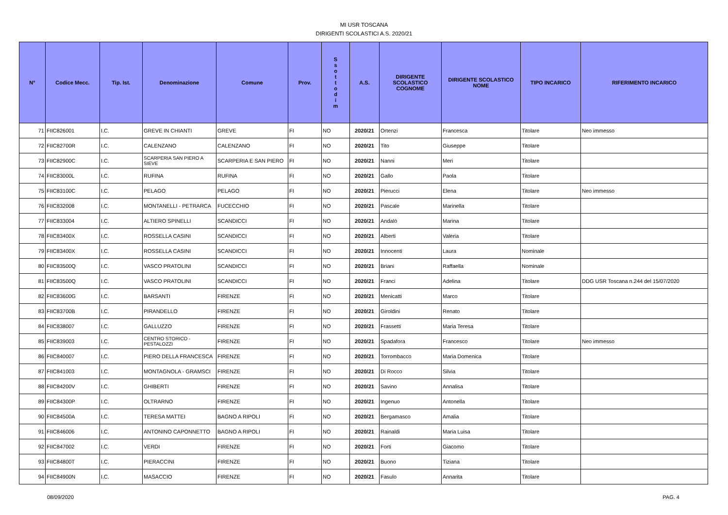MI USR TOSCANA
DIRIGENTI SCOLASTICI A.S. 2020/21
| N° | Codice Mecc. | Tip. Ist. | Denominazione | Comune | Prov. | S s o t t o d i m | A.S. | DIRIGENTE SCOLASTICO COGNOME | DIRIGENTE SCOLASTICO NOME | TIPO INCARICO | RIFERIMENTO INCARICO |
| --- | --- | --- | --- | --- | --- | --- | --- | --- | --- | --- | --- |
| 71 | FIIC826001 | I.C. | GREVE IN CHIANTI | GREVE | FI | NO | 2020/21 | Ortenzi | Francesca | Titolare | Neo immesso |
| 72 | FIIC82700R | I.C. | CALENZANO | CALENZANO | FI | NO | 2020/21 | Tito | Giuseppe | Titolare | |
| 73 | FIIC82900C | I.C. | SCARPERIA SAN PIERO A SIEVE | SCARPERIA E SAN PIERO | FI | NO | 2020/21 | Nanni | Meri | Titolare | |
| 74 | FIIC83000L | I.C. | RUFINA | RUFINA | FI | NO | 2020/21 | Gallo | Paola | Titolare | |
| 75 | FIIC83100C | I.C. | PELAGO | PELAGO | FI | NO | 2020/21 | Pierucci | Elena | Titolare | Neo immesso |
| 76 | FIIC832008 | I.C. | MONTANELLI - PETRARCA | FUCECCHIO | FI | NO | 2020/21 | Pascale | Marinella | Titolare | |
| 77 | FIIC833004 | I.C. | ALTIERO SPINELLI | SCANDICCI | FI | NO | 2020/21 | Andalò | Marina | Titolare | |
| 78 | FIIC83400X | I.C. | ROSSELLA CASINI | SCANDICCI | FI | NO | 2020/21 | Alberti | Valeria | Titolare | |
| 79 | FIIC83400X | I.C. | ROSSELLA CASINI | SCANDICCI | FI | NO | 2020/21 | Innocenti | Laura | Nominale | |
| 80 | FIIC83500Q | I.C. | VASCO PRATOLINI | SCANDICCI | FI | NO | 2020/21 | Briani | Raffaella | Nominale | |
| 81 | FIIC83500Q | I.C. | VASCO PRATOLINI | SCANDICCI | FI | NO | 2020/21 | Franci | Adelina | Titolare | DDG USR Toscana n.244 del 15/07/2020 |
| 82 | FIIC83600G | I.C. | BARSANTI | FIRENZE | FI | NO | 2020/21 | Menicatti | Marco | Titolare | |
| 83 | FIIC83700B | I.C. | PIRANDELLO | FIRENZE | FI | NO | 2020/21 | Giroldini | Renato | Titolare | |
| 84 | FIIC838007 | I.C. | GALLUZZO | FIRENZE | FI | NO | 2020/21 | Frassetti | Maria Teresa | Titolare | |
| 85 | FIIC839003 | I.C. | CENTRO STORICO - PESTALOZZI | FIRENZE | FI | NO | 2020/21 | Spadafora | Francesco | Titolare | Neo immesso |
| 86 | FIIC840007 | I.C. | PIERO DELLA FRANCESCA | FIRENZE | FI | NO | 2020/21 | Torrombacco | Maria Domenica | Titolare | |
| 87 | FIIC841003 | I.C. | MONTAGNOLA - GRAMSCI | FIRENZE | FI | NO | 2020/21 | Di Rocco | Silvia | Titolare | |
| 88 | FIIC84200V | I.C. | GHIBERTI | FIRENZE | FI | NO | 2020/21 | Savino | Annalisa | Titolare | |
| 89 | FIIC84300P | I.C. | OLTRARNO | FIRENZE | FI | NO | 2020/21 | Ingenuo | Antonella | Titolare | |
| 90 | FIIC84500A | I.C. | TERESA MATTEI | BAGNO A RIPOLI | FI | NO | 2020/21 | Bergamasco | Amalia | Titolare | |
| 91 | FIIC846006 | I.C. | ANTONINO CAPONNETTO | BAGNO A RIPOLI | FI | NO | 2020/21 | Rainaldi | Maria Luisa | Titolare | |
| 92 | FIIC847002 | I.C. | VERDI | FIRENZE | FI | NO | 2020/21 | Forti | Giacomo | Titolare | |
| 93 | FIIC84800T | I.C. | PIERACCINI | FIRENZE | FI | NO | 2020/21 | Buono | Tiziana | Titolare | |
| 94 | FIIC84900N | I.C. | MASACCIO | FIRENZE | FI | NO | 2020/21 | Fasulo | Annarita | Titolare | |
08/09/2020 PAG. 4